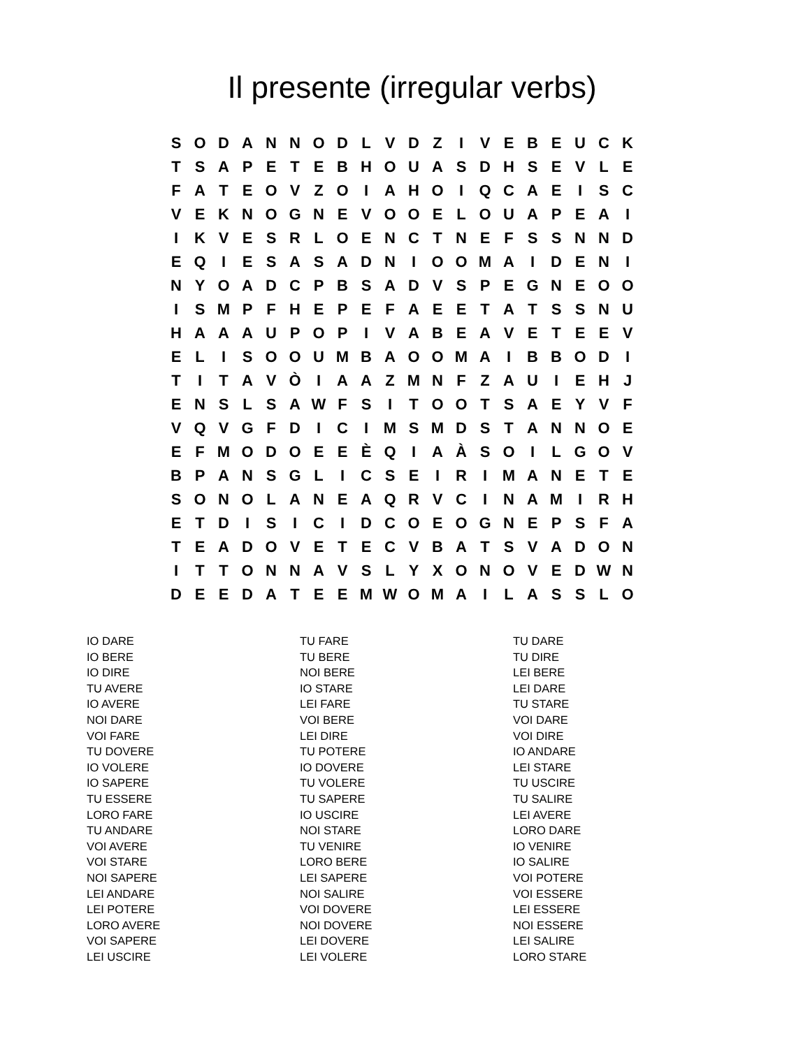Il presente (irregular verbs)
| S | O | D | A | N | N | O | D | L | V | D | Z | I | V | E | B | E | U | C | K |
| T | S | A | P | E | T | E | B | H | O | U | A | S | D | H | S | E | V | L | E |
| F | A | T | E | O | V | Z | O | I | A | H | O | I | Q | C | A | E | I | S | C |
| V | E | K | N | O | G | N | E | V | O | O | E | L | O | U | A | P | E | A | I |
| I | K | V | E | S | R | L | O | E | N | C | T | N | E | F | S | S | N | N | D |
| E | Q | I | E | S | A | S | A | D | N | I | O | O | M | A | I | D | E | N | I |
| N | Y | O | A | D | C | P | B | S | A | D | V | S | P | E | G | N | E | O | O |
| I | S | M | P | F | H | E | P | E | F | A | E | E | T | A | T | S | S | N | U |
| H | A | A | A | U | P | O | P | I | V | A | B | E | A | V | E | T | E | E | V |
| E | L | I | S | O | O | U | M | B | A | O | O | M | A | I | B | B | O | D | I |
| T | I | T | A | V | Ò | I | A | A | Z | M | N | F | Z | A | U | I | E | H | J |
| E | N | S | L | S | A | W | F | S | I | T | O | O | T | S | A | E | Y | V | F |
| V | Q | V | G | F | D | I | C | I | M | S | M | D | S | T | A | N | N | O | E |
| E | F | M | O | D | O | E | E | È | Q | I | A | À | S | O | I | L | G | O | V |
| B | P | A | N | S | G | L | I | C | S | E | I | R | I | M | A | N | E | T | E |
| S | O | N | O | L | A | N | E | A | Q | R | V | C | I | N | A | M | I | R | H |
| E | T | D | I | S | I | C | I | D | C | O | E | O | G | N | E | P | S | F | A |
| T | E | A | D | O | V | E | T | E | C | V | B | A | T | S | V | A | D | O | N |
| I | T | T | O | N | N | A | V | S | L | Y | X | O | N | O | V | E | D | W | N |
| D | E | E | D | A | T | E | E | M | W | O | M | A | I | L | A | S | S | L | O |
IO DARE
IO BERE
IO DIRE
TU AVERE
IO AVERE
NOI DARE
VOI FARE
TU DOVERE
IO VOLERE
IO SAPERE
TU ESSERE
LORO FARE
TU ANDARE
VOI AVERE
VOI STARE
NOI SAPERE
LEI ANDARE
LEI POTERE
LORO AVERE
VOI SAPERE
LEI USCIRE
TU FARE
TU BERE
NOI BERE
IO STARE
LEI FARE
VOI BERE
LEI DIRE
TU POTERE
IO DOVERE
TU VOLERE
TU SAPERE
IO USCIRE
NOI STARE
TU VENIRE
LORO BERE
LEI SAPERE
NOI SALIRE
VOI DOVERE
NOI DOVERE
LEI DOVERE
LEI VOLERE
TU DARE
TU DIRE
LEI BERE
LEI DARE
TU STARE
VOI DARE
VOI DIRE
IO ANDARE
LEI STARE
TU USCIRE
TU SALIRE
LEI AVERE
LORO DARE
IO VENIRE
IO SALIRE
VOI POTERE
VOI ESSERE
LEI ESSERE
NOI ESSERE
LEI SALIRE
LORO STARE